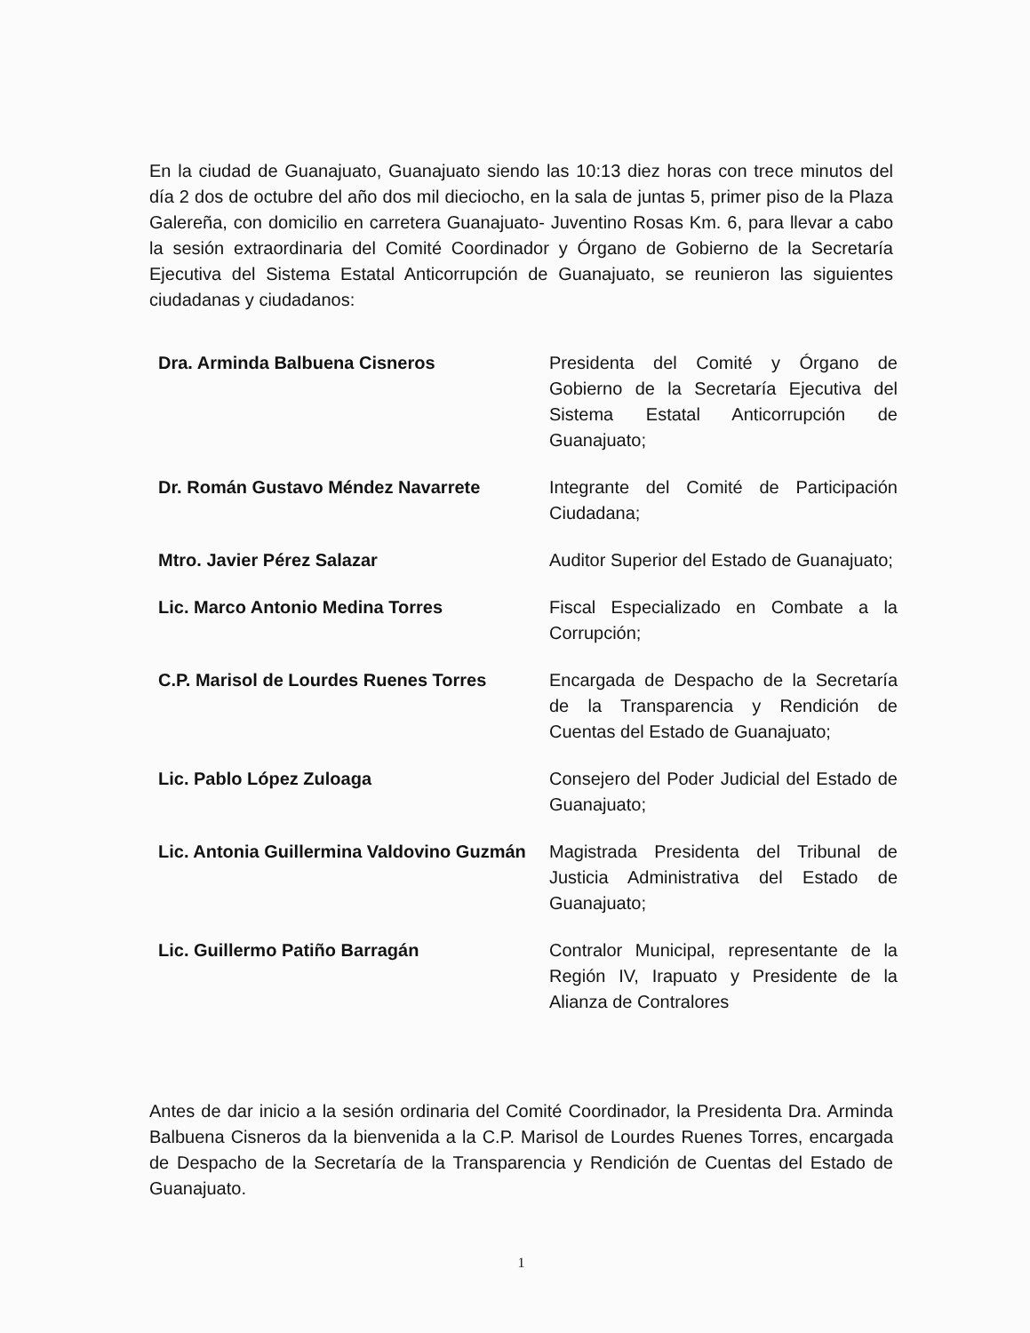En la ciudad de Guanajuato, Guanajuato siendo las 10:13 diez horas con trece minutos del día 2 dos de octubre del año dos mil dieciocho, en la sala de juntas 5, primer piso de la Plaza Galereña, con domicilio en carretera Guanajuato- Juventino Rosas Km. 6, para llevar a cabo la sesión extraordinaria del Comité Coordinador y Órgano de Gobierno de la Secretaría Ejecutiva del Sistema Estatal Anticorrupción de Guanajuato, se reunieron las siguientes ciudadanas y ciudadanos:
| Dra. Arminda Balbuena Cisneros | Presidenta del Comité y Órgano de Gobierno de la Secretaría Ejecutiva del Sistema Estatal Anticorrupción de Guanajuato; |
| Dr. Román Gustavo Méndez Navarrete | Integrante del Comité de Participación Ciudadana; |
| Mtro. Javier Pérez Salazar | Auditor Superior del Estado de Guanajuato; |
| Lic. Marco Antonio Medina Torres | Fiscal Especializado en Combate a la Corrupción; |
| C.P. Marisol de Lourdes Ruenes Torres | Encargada de Despacho de la Secretaría de la Transparencia y Rendición de Cuentas del Estado de Guanajuato; |
| Lic. Pablo López Zuloaga | Consejero del Poder Judicial del Estado de Guanajuato; |
| Lic. Antonia Guillermina Valdovino Guzmán | Magistrada Presidenta del Tribunal de Justicia Administrativa del Estado de Guanajuato; |
| Lic. Guillermo Patiño Barragán | Contralor Municipal, representante de la Región IV, Irapuato y Presidente de la Alianza de Contralores |
Antes de dar inicio a la sesión ordinaria del Comité Coordinador, la Presidenta Dra. Arminda Balbuena Cisneros da la bienvenida a la C.P. Marisol de Lourdes Ruenes Torres, encargada de Despacho de la Secretaría de la Transparencia y Rendición de Cuentas del Estado de Guanajuato.
1